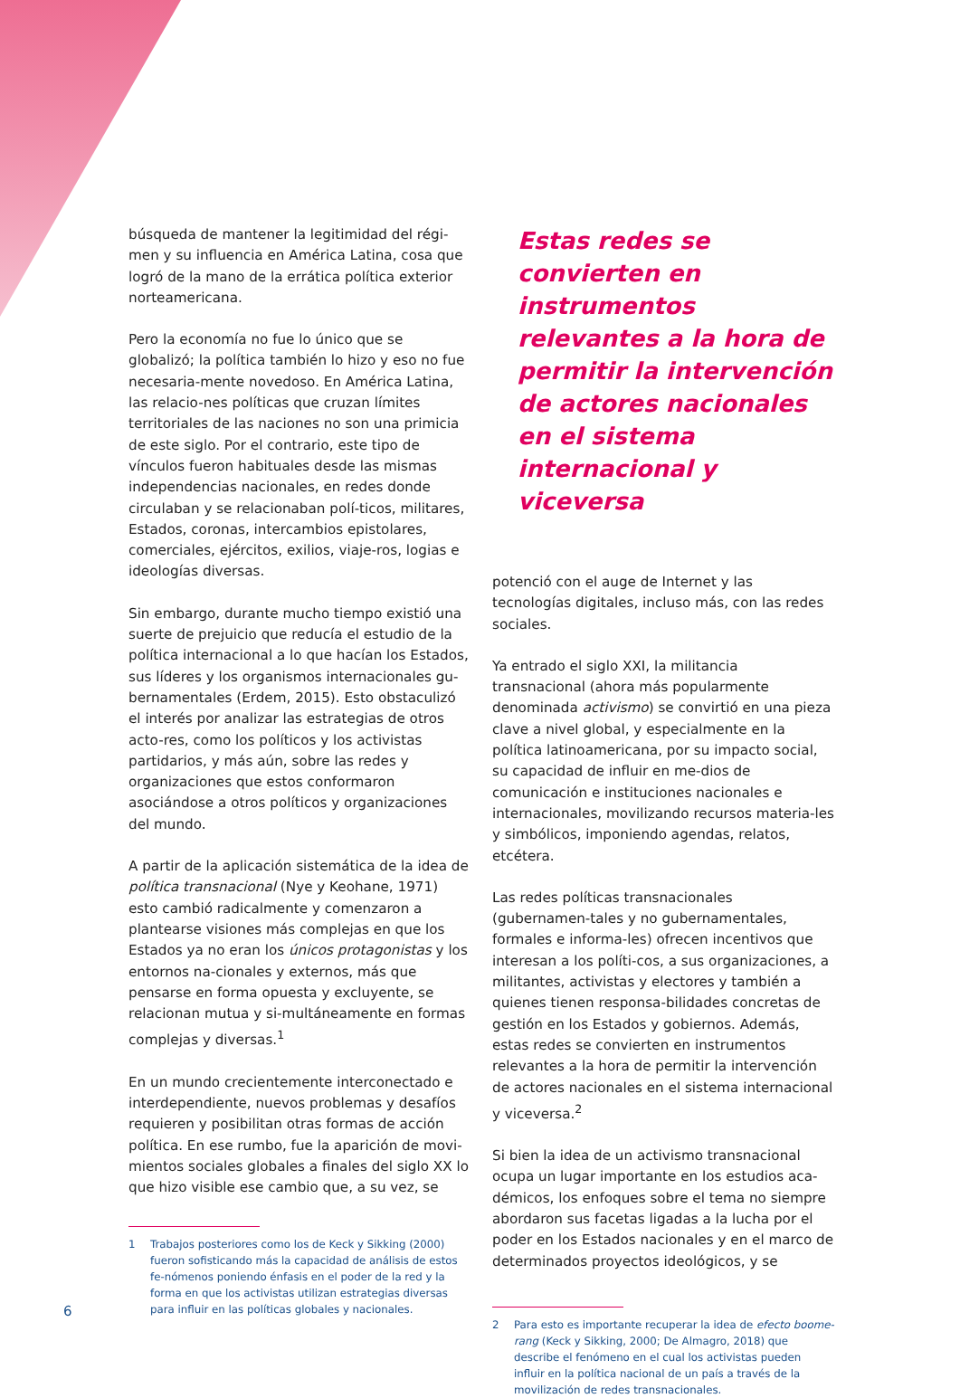búsqueda de mantener la legitimidad del régi-men y su influencia en América Latina, cosa que logró de la mano de la errática política exterior norteamericana.
Pero la economía no fue lo único que se globalizó; la política también lo hizo y eso no fue necesaria-mente novedoso. En América Latina, las relacio-nes políticas que cruzan límites territoriales de las naciones no son una primicia de este siglo. Por el contrario, este tipo de vínculos fueron habituales desde las mismas independencias nacionales, en redes donde circulaban y se relacionaban polí-ticos, militares, Estados, coronas, intercambios epistolares, comerciales, ejércitos, exilios, viaje-ros, logias e ideologías diversas.
Sin embargo, durante mucho tiempo existió una suerte de prejuicio que reducía el estudio de la política internacional a lo que hacían los Estados, sus líderes y los organismos internacionales gu-bernamentales (Erdem, 2015). Esto obstaculizó el interés por analizar las estrategias de otros acto-res, como los políticos y los activistas partidarios, y más aún, sobre las redes y organizaciones que estos conformaron asociándose a otros políticos y organizaciones del mundo.
A partir de la aplicación sistemática de la idea de política transnacional (Nye y Keohane, 1971) esto cambió radicalmente y comenzaron a plantearse visiones más complejas en que los Estados ya no eran los únicos protagonistas y los entornos na-cionales y externos, más que pensarse en forma opuesta y excluyente, se relacionan mutua y si-multáneamente en formas complejas y diversas.<sup>1</sup>
En un mundo crecientemente interconectado e interdependiente, nuevos problemas y desafíos requieren y posibilitan otras formas de acción política. En ese rumbo, fue la aparición de movi-mientos sociales globales a finales del siglo XX lo que hizo visible ese cambio que, a su vez, se
1 Trabajos posteriores como los de Keck y Sikking (2000) fueron sofisticando más la capacidad de análisis de estos fe-nómenos poniendo énfasis en el poder de la red y la forma en que los activistas utilizan estrategias diversas para influir en las políticas globales y nacionales.
Estas redes se convierten en instrumentos relevantes a la hora de permitir la intervención de actores nacionales en el sistema internacional y viceversa
potenció con el auge de Internet y las tecnologías digitales, incluso más, con las redes sociales.
Ya entrado el siglo XXI, la militancia transnacional (ahora más popularmente denominada activismo) se convirtió en una pieza clave a nivel global, y especialmente en la política latinoamericana, por su impacto social, su capacidad de influir en me-dios de comunicación e instituciones nacionales e internacionales, movilizando recursos materia-les y simbólicos, imponiendo agendas, relatos, etcétera.
Las redes políticas transnacionales (gubernamen-tales y no gubernamentales, formales e informa-les) ofrecen incentivos que interesan a los políti-cos, a sus organizaciones, a militantes, activistas y electores y también a quienes tienen responsa-bilidades concretas de gestión en los Estados y gobiernos. Además, estas redes se convierten en instrumentos relevantes a la hora de permitir la intervención de actores nacionales en el sistema internacional y viceversa.<sup>2</sup>
Si bien la idea de un activismo transnacional ocupa un lugar importante en los estudios aca-démicos, los enfoques sobre el tema no siempre abordaron sus facetas ligadas a la lucha por el poder en los Estados nacionales y en el marco de determinados proyectos ideológicos, y se
2 Para esto es importante recuperar la idea de efecto boome-rang (Keck y Sikking, 2000; De Almagro, 2018) que describe el fenómeno en el cual los activistas pueden influir en la política nacional de un país a través de la movilización de redes transnacionales.
6